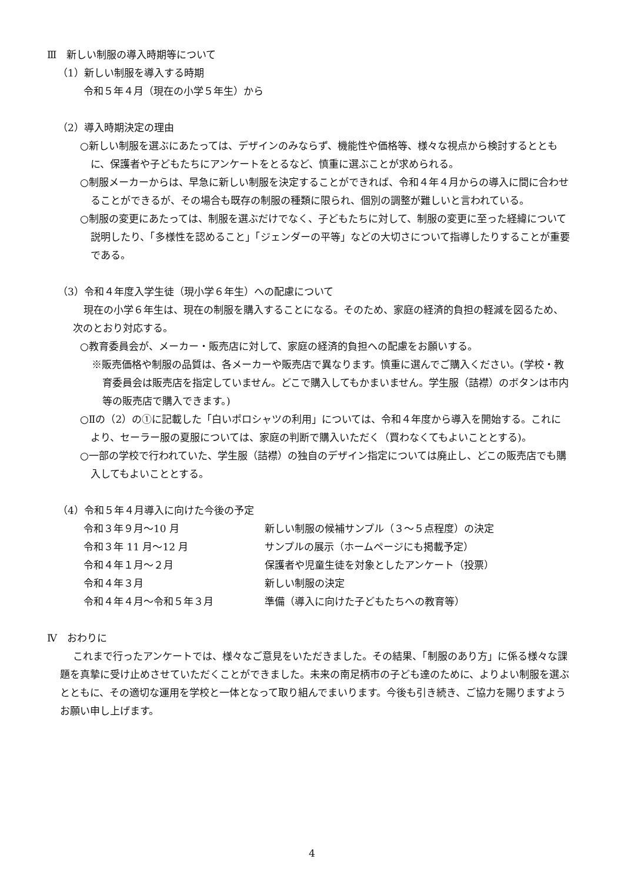Ⅲ　新しい制服の導入時期等について
（1）新しい制服を導入する時期
令和５年４月（現在の小学５年生）から
（2）導入時期決定の理由
○新しい制服を選ぶにあたっては、デザインのみならず、機能性や価格等、様々な視点から検討するとともに、保護者や子どもたちにアンケートをとるなど、慎重に選ぶことが求められる。
○制服メーカーからは、早急に新しい制服を決定することができれば、令和４年４月からの導入に間に合わせることができるが、その場合も既存の制服の種類に限られ、個別の調整が難しいと言われている。
○制服の変更にあたっては、制服を選ぶだけでなく、子どもたちに対して、制服の変更に至った経緯について説明したり、「多様性を認めること」「ジェンダーの平等」などの大切さについて指導したりすることが重要である。
（3）令和４年度入学生徒（現小学６年生）への配慮について
現在の小学６年生は、現在の制服を購入することになる。そのため、家庭の経済的負担の軽減を図るため、次のとおり対応する。
○教育委員会が、メーカー・販売店に対して、家庭の経済的負担への配慮をお願いする。
※販売価格や制服の品質は、各メーカーや販売店で異なります。慎重に選んでご購入ください。(学校・教育委員会は販売店を指定していません。どこで購入してもかまいません。学生服（詰襟）のボタンは市内等の販売店で購入できます。)
○Ⅱの（2）の①に記載した「白いポロシャツの利用」については、令和４年度から導入を開始する。これにより、セーラー服の夏服については、家庭の判断で購入いただく（買わなくてもよいこととする)。
○一部の学校で行われていた、学生服（詰襟）の独自のデザイン指定については廃止し、どこの販売店でも購入してもよいこととする。
（4）令和５年４月導入に向けた今後の予定
令和３年９月～10 月 新しい制服の候補サンプル（３～５点程度）の決定
令和３年 11 月～12 月 サンプルの展示（ホームページにも掲載予定）
令和４年１月～２月 保護者や児童生徒を対象としたアンケート（投票）
令和４年３月 新しい制服の決定
令和４年４月～令和５年３月 準備（導入に向けた子どもたちへの教育等）
Ⅳ　おわりに
これまで行ったアンケートでは、様々なご意見をいただきました。その結果、「制服のあり方」に係る様々な課題を真摯に受け止めさせていただくことができました。未来の南足柄市の子ども達のために、よりよい制服を選ぶとともに、その適切な運用を学校と一体となって取り組んでまいります。今後も引き続き、ご協力を賜りますようお願い申し上げます。
4